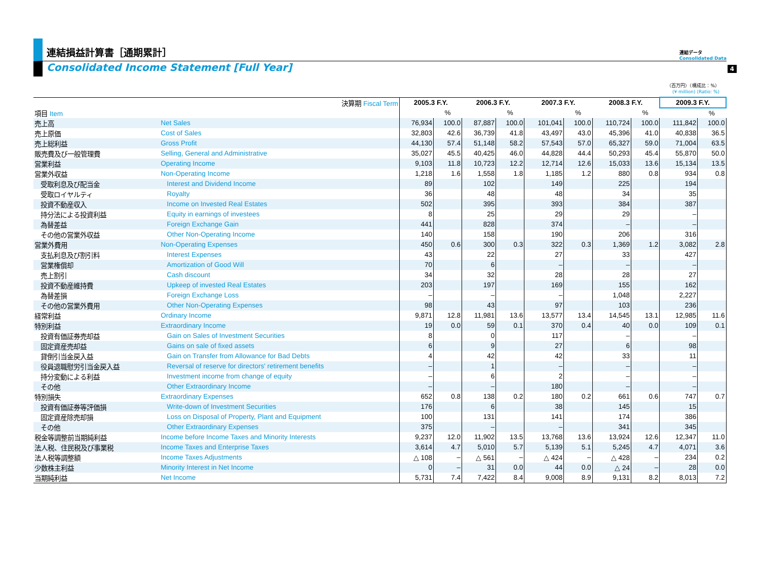4
連結損益計算書［通期累計］
連結データ
Consolidated Data
Consolidated Income Statement [Full Year]
（百万円）（構成比：%）
(¥ million) (Ratio: %)
| 決算期 Fiscal Term | | 2005.3 F.Y. | | 2006.3 F.Y. | | 2007.3 F.Y. | | 2008.3 F.Y. | | 2009.3 F.Y. | |
| --- | --- | --- | --- | --- | --- | --- | --- | --- | --- | --- | --- |
| 項目 Item | | | % | | % | | % | | % | | % |
| 売上高 | Net Sales | 76,934 | 100.0 | 87,887 | 100.0 | 101,041 | 100.0 | 110,724 | 100.0 | 111,842 | 100.0 |
| 売上原価 | Cost of Sales | 32,803 | 42.6 | 36,739 | 41.8 | 43,497 | 43.0 | 45,396 | 41.0 | 40,838 | 36.5 |
| 売上総利益 | Gross Profit | 44,130 | 57.4 | 51,148 | 58.2 | 57,543 | 57.0 | 65,327 | 59.0 | 71,004 | 63.5 |
| 販売費及び一般管理費 | Selling, General and Administrative | 35,027 | 45.5 | 40,425 | 46.0 | 44,828 | 44.4 | 50,293 | 45.4 | 55,870 | 50.0 |
| 営業利益 | Operating Income | 9,103 | 11.8 | 10,723 | 12.2 | 12,714 | 12.6 | 15,033 | 13.6 | 15,134 | 13.5 |
| 営業外収益 | Non-Operating Income | 1,218 | 1.6 | 1,558 | 1.8 | 1,185 | 1.2 | 880 | 0.8 | 934 | 0.8 |
| 受取利息及び配当金 | Interest and Dividend Income | 89 | | 102 | | 149 | | 225 | | 194 | |
| 受取ロイヤルティ | Royalty | 36 | | 48 | | 48 | | 34 | | 35 | |
| 投資不動産収入 | Income on Invested Real Estates | 502 | | 395 | | 393 | | 384 | | 387 | |
| 持分法による投資利益 | Equity in earnings of investees | 8 | | 25 | | 29 | | 29 | | – | |
| 為替差益 | Foreign Exchange Gain | 441 | | 828 | | 374 | | – | | – | |
| その他の営業外収益 | Other Non-Operating Income | 140 | | 158 | | 190 | | 206 | | 316 | |
| 営業外費用 | Non-Operating Expenses | 450 | 0.6 | 300 | 0.3 | 322 | 0.3 | 1,369 | 1.2 | 3,082 | 2.8 |
| 支払利息及び割引料 | Interest Expenses | 43 | | 22 | | 27 | | 33 | | 427 | |
| 営業権償却 | Amortization of Good Will | 70 | | 6 | | – | | – | | – | |
| 売上割引 | Cash discount | 34 | | 32 | | 28 | | 28 | | 27 | |
| 投資不動産維持費 | Upkeep of invested Real Estates | 203 | | 197 | | 169 | | 155 | | 162 | |
| 為替差損 | Foreign Exchange Loss | – | | – | | – | | 1,048 | | 2,227 | |
| その他の営業外費用 | Other Non-Operating Expenses | 98 | | 43 | | 97 | | 103 | | 236 | |
| 経常利益 | Ordinary Income | 9,871 | 12.8 | 11,981 | 13.6 | 13,577 | 13.4 | 14,545 | 13.1 | 12,985 | 11.6 |
| 特別利益 | Extraordinary Income | 19 | 0.0 | 59 | 0.1 | 370 | 0.4 | 40 | 0.0 | 109 | 0.1 |
| 投資有価証券売却益 | Gain on Sales of Investment Securities | 8 | | 0 | | 117 | | – | | – | |
| 固定資産売却益 | Gains on sale of fixed assets | 6 | | 9 | | 27 | | 6 | | 98 | |
| 貸倒引当金戻入益 | Gain on Transfer from Allowance for Bad Debts | 4 | | 42 | | 42 | | 33 | | 11 | |
| 役員退職慰労引当金戻入益 | Reversal of reserve for directors' retirement benefits | – | | 1 | | – | | – | | – | |
| 持分変動による利益 | Investment income from change of equity | – | | 6 | | 2 | | – | | – | |
| その他 | Other Extraordinary Income | – | | – | | 180 | | – | | – | |
| 特別損失 | Extraordinary Expenses | 652 | 0.8 | 138 | 0.2 | 180 | 0.2 | 661 | 0.6 | 747 | 0.7 |
| 投資有価証券等評価損 | Write-down of Investment Securities | 176 | | 6 | | 38 | | 145 | | 15 | |
| 固定資産除売却損 | Loss on Disposal of Property, Plant and Equipment | 100 | | 131 | | 141 | | 174 | | 386 | |
| その他 | Other Extraordinary Expenses | 375 | | – | | – | | 341 | | 345 | |
| 税金等調整前当期純利益 | Income before Income Taxes and Minority Interests | 9,237 | 12.0 | 11,902 | 13.5 | 13,768 | 13.6 | 13,924 | 12.6 | 12,347 | 11.0 |
| 法人税、住民税及び事業税 | Income Taxes and Enterprise Taxes | 3,614 | 4.7 | 5,010 | 5.7 | 5,139 | 5.1 | 5,245 | 4.7 | 4,071 | 3.6 |
| 法人税等調整額 | Income Taxes Adjustments | △ 108 | – | △ 561 | – | △ 424 | – | △ 428 | – | 234 | 0.2 |
| 少数株主利益 | Minority Interest in Net Income | 0 | – | 31 | 0.0 | 44 | 0.0 | △ 24 | – | 28 | 0.0 |
| 当期純利益 | Net Income | 5,731 | 7.4 | 7,422 | 8.4 | 9,008 | 8.9 | 9,131 | 8.2 | 8,013 | 7.2 |